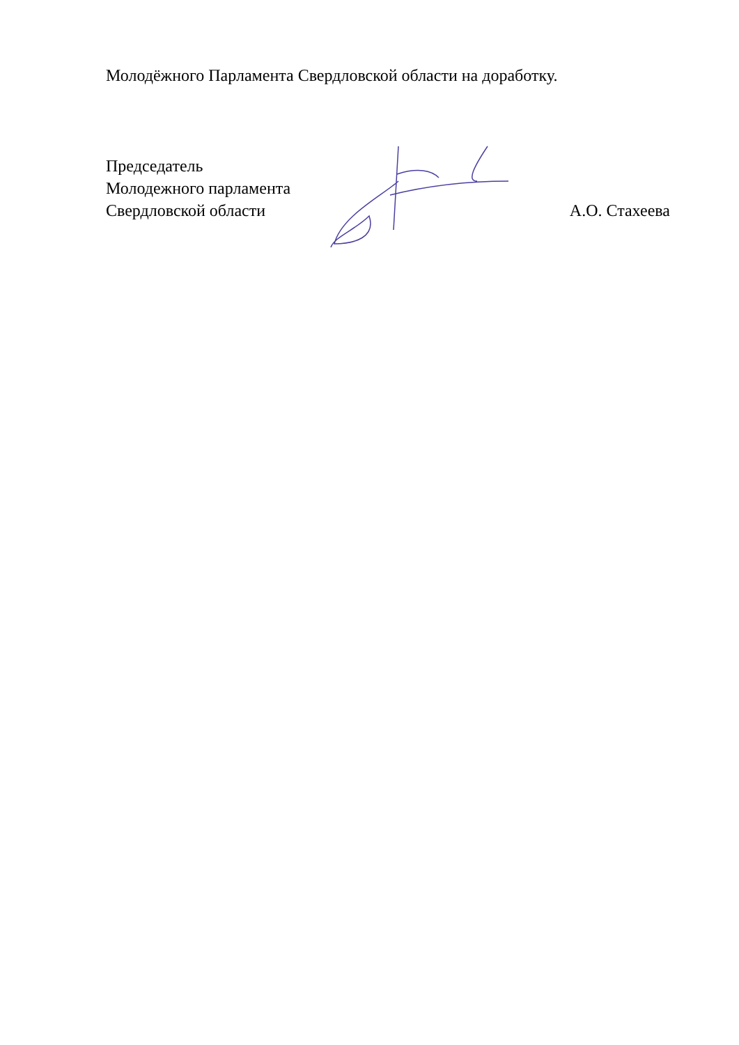Молодёжного Парламента Свердловской области на доработку.
Председатель
Молодежного парламента
Свердловской области А.О. Стахеева